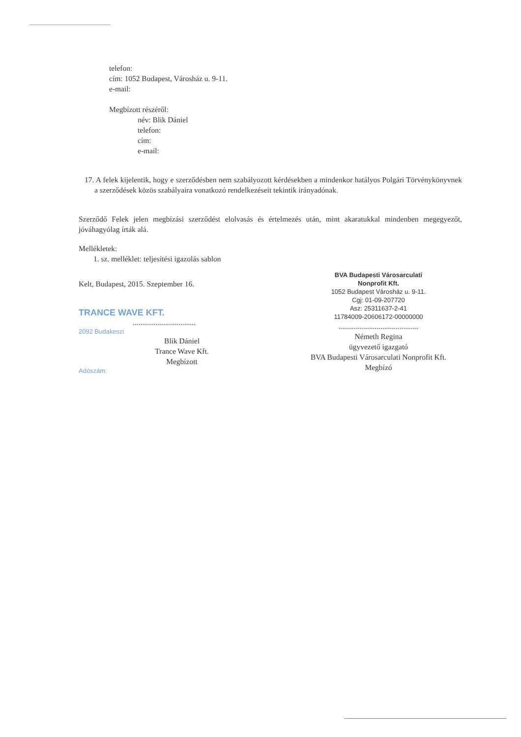telefon:
cím: 1052 Budapest, Városház u. 9-11.
e-mail:
Megbízott részéről:
név: Blik Dániel
telefon:
cím:
e-mail:
17. A felek kijelentik, hogy e szerződésben nem szabályozott kérdésekben a mindenkor hatályos Polgári Törvénykönyvnek a szerződések közös szabályaira vonatkozó rendelkezéseit tekintik irányadónak.
Szerződő Felek jelen megbízási szerződést elolvasás és értelmezés után, mint akaratukkal mindenben megegyezőt, jóváhagyólag írták alá.
Mellékletek:
1. sz. melléklet: teljesítési igazolás sablon
Kelt, Budapest, 2015. Szeptember 16.
TRANCE WAVE KFT.
.................................
2092 Budakeszi
Blik Dániel
Trance Wave Kft.
Megbízott
Adószám:
BVA Budapesti Városarculati
Nonprofit Kft.
1052 Budapest Városház u. 9-11.
Cgj: 01-09-207720
Asz: 25311637-2-41
11784009-20606172-00000000
..........................................
Németh Regina
ügyvezető igazgató
BVA Budapesti Városarculati Nonprofit Kft.
Megbízó